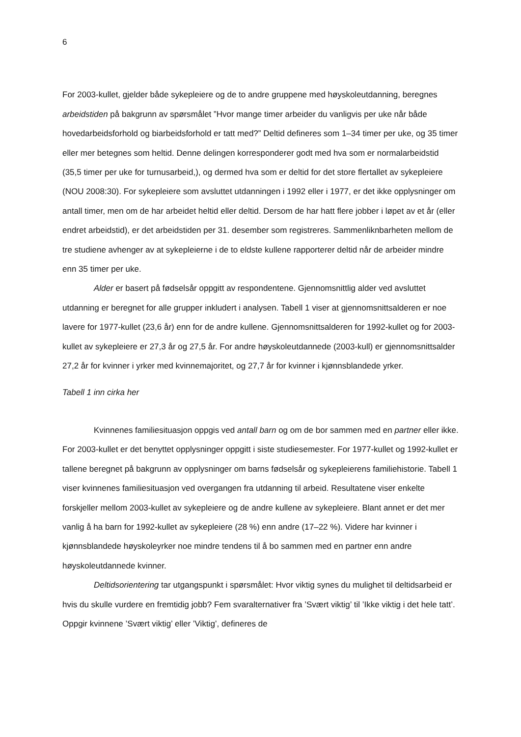6
For 2003-kullet, gjelder både sykepleiere og de to andre gruppene med høyskoleutdanning, beregnes arbeidstiden på bakgrunn av spørsmålet ”Hvor mange timer arbeider du vanligvis per uke når både hovedarbeidsforhold og biarbeidsforhold er tatt med?” Deltid defineres som 1–34 timer per uke, og 35 timer eller mer betegnes som heltid. Denne delingen korresponderer godt med hva som er normalarbeidstid (35,5 timer per uke for turnusarbeid,), og dermed hva som er deltid for det store flertallet av sykepleiere (NOU 2008:30). For sykepleiere som avsluttet utdanningen i 1992 eller i 1977, er det ikke opplysninger om antall timer, men om de har arbeidet heltid eller deltid. Dersom de har hatt flere jobber i løpet av et år (eller endret arbeidstid), er det arbeidstiden per 31. desember som registreres. Sammenliknbarheten mellom de tre studiene avhenger av at sykepleierne i de to eldste kullene rapporterer deltid når de arbeider mindre enn 35 timer per uke.
Alder er basert på fødselsår oppgitt av respondentene. Gjennomsnittlig alder ved avsluttet utdanning er beregnet for alle grupper inkludert i analysen. Tabell 1 viser at gjennomsnittsalderen er noe lavere for 1977-kullet (23,6 år) enn for de andre kullene. Gjennomsnittsalderen for 1992-kullet og for 2003-kullet av sykepleiere er 27,3 år og 27,5 år. For andre høyskoleutdannede (2003-kull) er gjennomsnittsalder 27,2 år for kvinner i yrker med kvinnemajoritet, og 27,7 år for kvinner i kjønnsblandede yrker.
Tabell 1 inn cirka her
Kvinnenes familiesituasjon oppgis ved antall barn og om de bor sammen med en partner eller ikke. For 2003-kullet er det benyttet opplysninger oppgitt i siste studiesemester. For 1977-kullet og 1992-kullet er tallene beregnet på bakgrunn av opplysninger om barns fødselsår og sykepleierens familiehistorie. Tabell 1 viser kvinnenes familiesituasjon ved overgangen fra utdanning til arbeid. Resultatene viser enkelte forskjeller mellom 2003-kullet av sykepleiere og de andre kullene av sykepleiere. Blant annet er det mer vanlig å ha barn for 1992-kullet av sykepleiere (28 %) enn andre (17–22 %). Videre har kvinner i kjønnsblandede høyskoleyrker noe mindre tendens til å bo sammen med en partner enn andre høyskoleutdannede kvinner.
Deltidsorientering tar utgangspunkt i spørsmålet: Hvor viktig synes du mulighet til deltidsarbeid er hvis du skulle vurdere en fremtidig jobb? Fem svaralternativer fra ’Svært viktig’ til ’Ikke viktig i det hele tatt’. Oppgir kvinnene ’Svært viktig’ eller ’Viktig’, defineres de